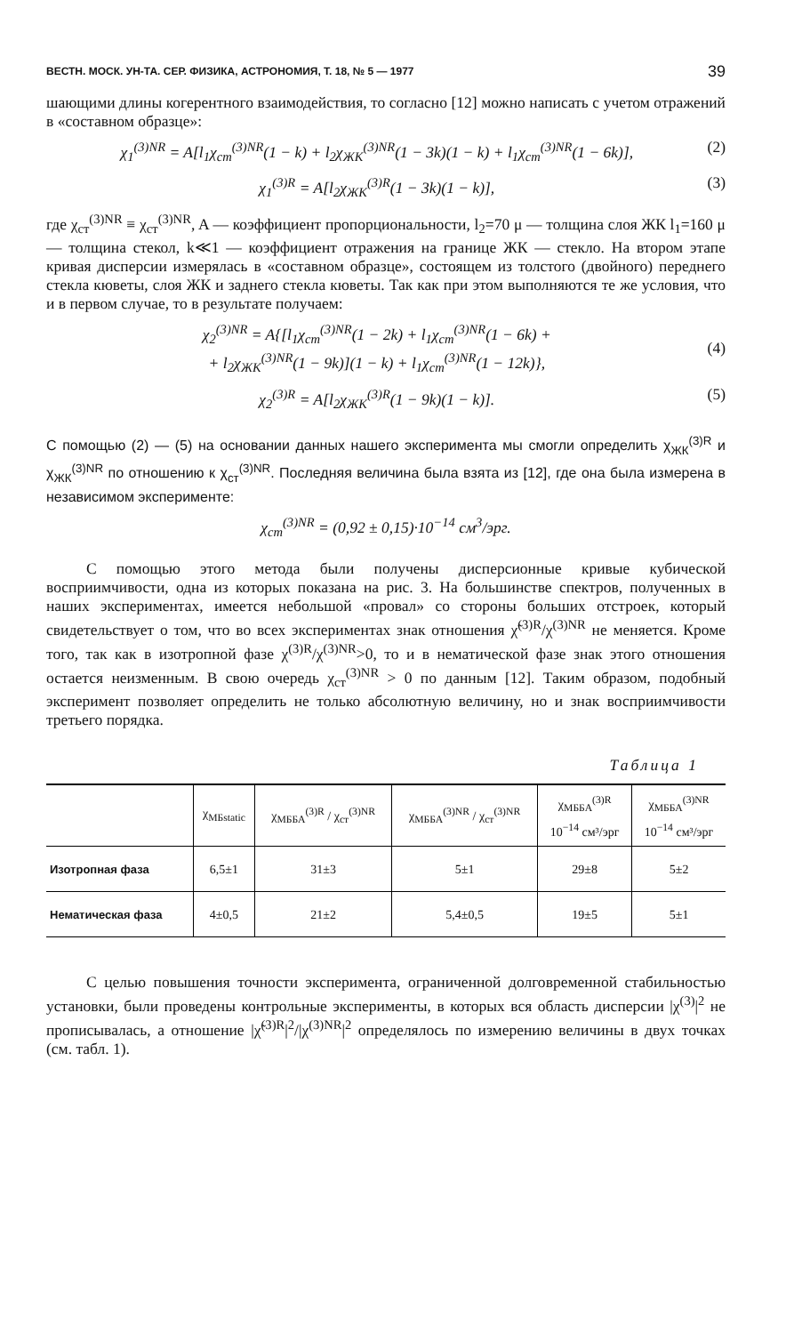ВЕСТН. МОСК. УН-ТА. СЕР. ФИЗИКА, АСТРОНОМИЯ, Т. 18, № 5 — 1977 39
шающими длины когерентного взаимодействия, то согласно [12] можно написать с учетом отражений в «составном образце»:
χ<sub>1</sub><sup>(3)NR</sup> = A[l<sub>1</sub>χ<sub>ст</sub><sup>(3)NR</sup>(1 − k) + l<sub>2</sub>χ<sub>ЖК</sub><sup>(3)NR</sup>(1 − 3k)(1 − k) + l<sub>1</sub>χ<sub>ст</sub><sup>(3)NR</sup>(1 − 6k)], (2)
χ<sub>1</sub><sup>(3)R</sup> = A[l<sub>2</sub>χ<sub>ЖК</sub><sup>(3)R</sup>(1 − 3k)(1 − k)], (3)
где χ<sub>ст</sub><sup>(3)NR</sup> ≡ χ<sub>ст</sub><sup>(3)NR</sup>, A — коэффициент пропорциональности, l<sub>2</sub>=70 μ — толщина слоя ЖК l<sub>1</sub>=160 μ — толщина стекол, k≪1 — коэффициент отражения на границе ЖК — стекло. На втором этапе кривая дисперсии измерялась в «составном образце», состоящем из толстого (двойного) переднего стекла кюветы, слоя ЖК и заднего стекла кюветы. Так как при этом выполняются те же условия, что и в первом случае, то в результате получаем:
χ<sub>2</sub><sup>(3)NR</sup> = A{[l<sub>1</sub>χ<sub>ст</sub><sup>(3)NR</sup>(1 − 2k) + l<sub>1</sub>χ<sub>ст</sub><sup>(3)NR</sup>(1 − 6k) +
+ l<sub>2</sub>χ<sub>ЖК</sub><sup>(3)NR</sup>(1 − 9k)](1 − k) + l<sub>1</sub>χ<sub>ст</sub><sup>(3)NR</sup>(1 − 12k)},
(4)
χ<sub>2</sub><sup>(3)R</sup> = A[l<sub>2</sub>χ<sub>ЖК</sub><sup>(3)R</sup>(1 − 9k)(1 − k)]. (5)
С помощью (2) — (5) на основании данных нашего эксперимента мы смогли определить χ<sub>ЖК</sub><sup>(3)R</sup> и χ<sub>ЖК</sub><sup>(3)NR</sup> по отношению к χ<sub>ст</sub><sup>(3)NR</sup>. Последняя величина была взята из [12], где она была измерена в независимом эксперименте:
χ<sub>ст</sub><sup>(3)NR</sup> = (0,92 ± 0,15)·10<sup>−14</sup> см<sup>3</sup>/эрг.
С помощью этого метода были получены дисперсионные кривые кубической восприимчивости, одна из которых показана на рис. 3. На большинстве спектров, полученных в наших экспериментах, имеется небольшой «провал» со стороны больших отстроек, который свидетельствует о том, что во всех экспериментах знак отношения χ̃<sup>(3)R</sup>/χ<sup>(3)NR</sup> не меняется. Кроме того, так как в изотропной фазе χ<sup>(3)R</sup>/χ<sup>(3)NR</sup>>0, то и в нематической фазе знак этого отношения остается неизменным. В свою очередь χ<sub>ст</sub><sup>(3)NR</sup> > 0 по данным [12]. Таким образом, подобный эксперимент позволяет определить не только абсолютную величину, но и знак восприимчивости третьего порядка.
Таблица 1
| | χ<sub>МБstatic</sub> | χ<sub>МББА</sub><sup>(3)R</sup> / χ<sub>ст</sub><sup>(3)NR</sup> | χ<sub>МББА</sub><sup>(3)NR</sup> / χ<sub>ст</sub><sup>(3)NR</sup> | χ<sub>МББА</sub><sup>(3)R</sup> 10<sup>−14</sup> см³/эрг | χ<sub>МББА</sub><sup>(3)NR</sup> 10<sup>−14</sup> см³/эрг |
| --- | --- | --- | --- | --- | --- |
| Изотропная фаза | 6,5±1 | 31±3 | 5±1 | 29±8 | 5±2 |
| Нематическая фаза | 4±0,5 | 21±2 | 5,4±0,5 | 19±5 | 5±1 |
С целью повышения точности эксперимента, ограниченной долговременной стабильностью установки, были проведены контрольные эксперименты, в которых вся область дисперсии |χ<sup>(3)</sup>|<sup>2</sup> не прописывалась, а отношение |χ̃<sup>(3)R</sup>|<sup>2</sup>/|χ<sup>(3)NR</sup>|<sup>2</sup> определялось по измерению величины в двух точках (см. табл. 1).